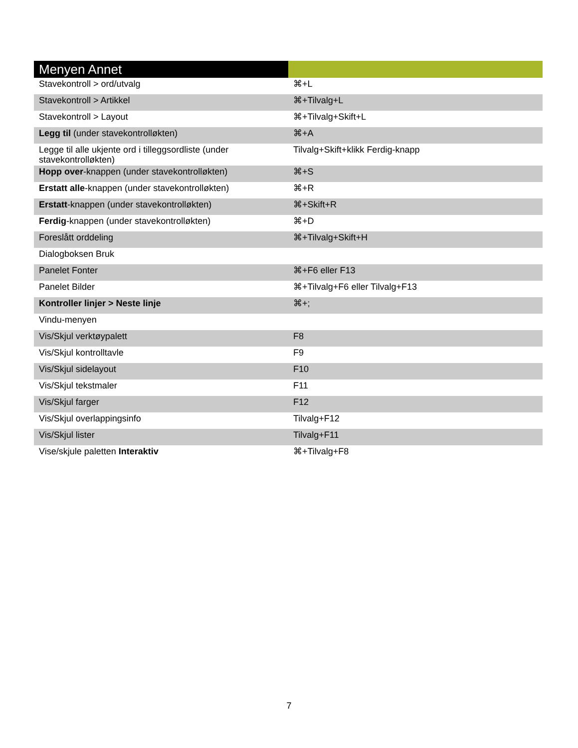| Menyen Annet | |
| --- | --- |
| Stavekontroll > ord/utvalg | ⌘+L |
| Stavekontroll > Artikkel | ⌘+Tilvalg+L |
| Stavekontroll > Layout | ⌘+Tilvalg+Skift+L |
| Legg til (under stavekontrolløkten) | ⌘+A |
| Legge til alle ukjente ord i tilleggsordliste (under stavekontrolløkten) | Tilvalg+Skift+klikk Ferdig-knapp |
| Hopp over -knappen (under stavekontrolløkten) | ⌘+S |
| Erstatt alle -knappen (under stavekontrolløkten) | ⌘+R |
| Erstatt -knappen (under stavekontrolløkten) | ⌘+Skift+R |
| Ferdig -knappen (under stavekontrolløkten) | ⌘+D |
| Foreslått orddeling | ⌘+Tilvalg+Skift+H |
| Dialogboksen Bruk | |
| Panelet Fonter | ⌘+F6 eller F13 |
| Panelet Bilder | ⌘+Tilvalg+F6 eller Tilvalg+F13 |
| Kontroller linjer > Neste linje | ⌘+; |
| Vindu-menyen | |
| Vis/Skjul verktøypalett | F8 |
| Vis/Skjul kontrolltavle | F9 |
| Vis/Skjul sidelayout | F10 |
| Vis/Skjul tekstmaler | F11 |
| Vis/Skjul farger | F12 |
| Vis/Skjul overlappingsinfo | Tilvalg+F12 |
| Vis/Skjul lister | Tilvalg+F11 |
| Vise/skjule paletten Interaktiv | ⌘+Tilvalg+F8 |
7